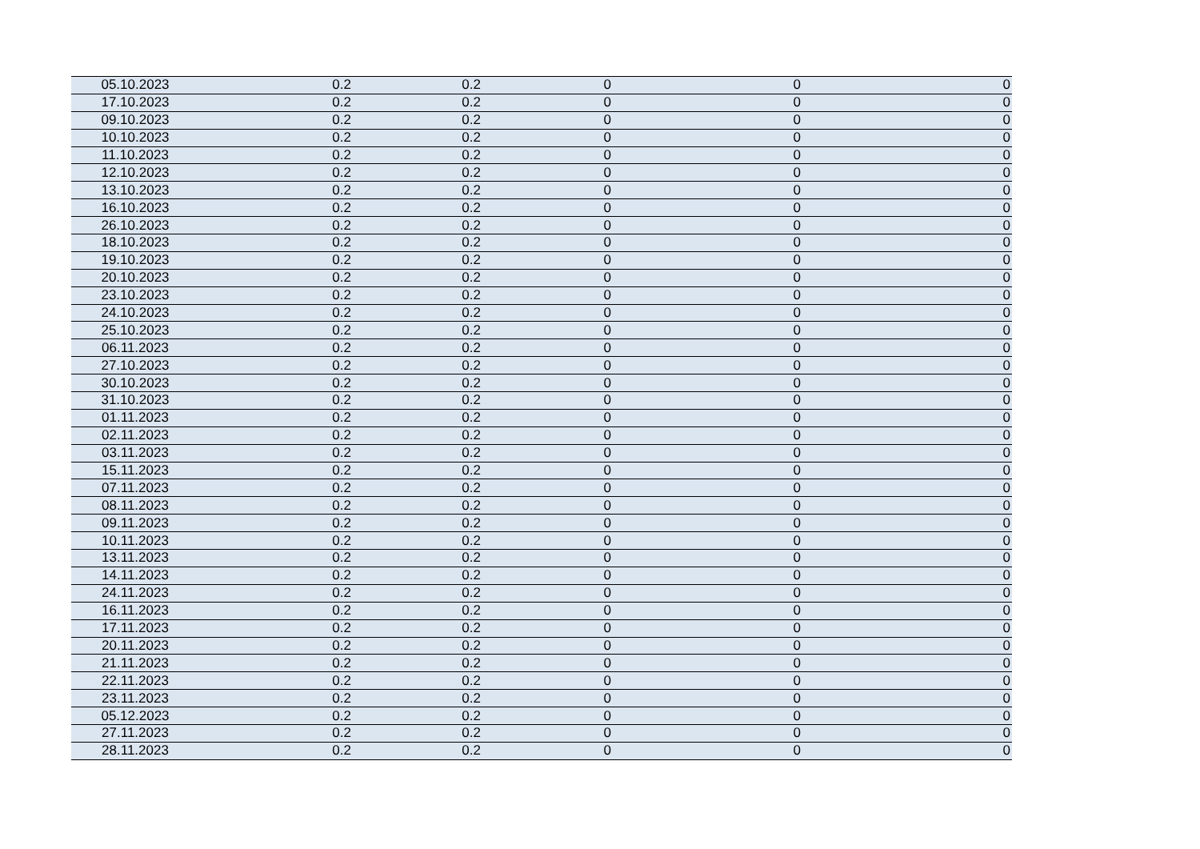| 05.10.2023 | 0.2 | 0.2 | 0 | 0 | 0 |
| 17.10.2023 | 0.2 | 0.2 | 0 | 0 | 0 |
| 09.10.2023 | 0.2 | 0.2 | 0 | 0 | 0 |
| 10.10.2023 | 0.2 | 0.2 | 0 | 0 | 0 |
| 11.10.2023 | 0.2 | 0.2 | 0 | 0 | 0 |
| 12.10.2023 | 0.2 | 0.2 | 0 | 0 | 0 |
| 13.10.2023 | 0.2 | 0.2 | 0 | 0 | 0 |
| 16.10.2023 | 0.2 | 0.2 | 0 | 0 | 0 |
| 26.10.2023 | 0.2 | 0.2 | 0 | 0 | 0 |
| 18.10.2023 | 0.2 | 0.2 | 0 | 0 | 0 |
| 19.10.2023 | 0.2 | 0.2 | 0 | 0 | 0 |
| 20.10.2023 | 0.2 | 0.2 | 0 | 0 | 0 |
| 23.10.2023 | 0.2 | 0.2 | 0 | 0 | 0 |
| 24.10.2023 | 0.2 | 0.2 | 0 | 0 | 0 |
| 25.10.2023 | 0.2 | 0.2 | 0 | 0 | 0 |
| 06.11.2023 | 0.2 | 0.2 | 0 | 0 | 0 |
| 27.10.2023 | 0.2 | 0.2 | 0 | 0 | 0 |
| 30.10.2023 | 0.2 | 0.2 | 0 | 0 | 0 |
| 31.10.2023 | 0.2 | 0.2 | 0 | 0 | 0 |
| 01.11.2023 | 0.2 | 0.2 | 0 | 0 | 0 |
| 02.11.2023 | 0.2 | 0.2 | 0 | 0 | 0 |
| 03.11.2023 | 0.2 | 0.2 | 0 | 0 | 0 |
| 15.11.2023 | 0.2 | 0.2 | 0 | 0 | 0 |
| 07.11.2023 | 0.2 | 0.2 | 0 | 0 | 0 |
| 08.11.2023 | 0.2 | 0.2 | 0 | 0 | 0 |
| 09.11.2023 | 0.2 | 0.2 | 0 | 0 | 0 |
| 10.11.2023 | 0.2 | 0.2 | 0 | 0 | 0 |
| 13.11.2023 | 0.2 | 0.2 | 0 | 0 | 0 |
| 14.11.2023 | 0.2 | 0.2 | 0 | 0 | 0 |
| 24.11.2023 | 0.2 | 0.2 | 0 | 0 | 0 |
| 16.11.2023 | 0.2 | 0.2 | 0 | 0 | 0 |
| 17.11.2023 | 0.2 | 0.2 | 0 | 0 | 0 |
| 20.11.2023 | 0.2 | 0.2 | 0 | 0 | 0 |
| 21.11.2023 | 0.2 | 0.2 | 0 | 0 | 0 |
| 22.11.2023 | 0.2 | 0.2 | 0 | 0 | 0 |
| 23.11.2023 | 0.2 | 0.2 | 0 | 0 | 0 |
| 05.12.2023 | 0.2 | 0.2 | 0 | 0 | 0 |
| 27.11.2023 | 0.2 | 0.2 | 0 | 0 | 0 |
| 28.11.2023 | 0.2 | 0.2 | 0 | 0 | 0 |